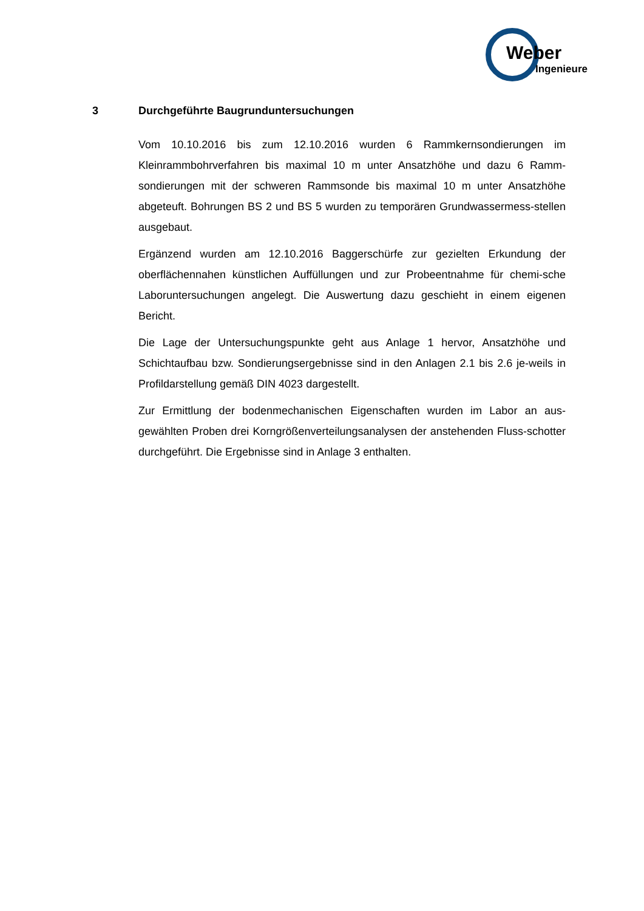Weber
Ingenieure
3 Durchgeführte Baugrunduntersuchungen
Vom 10.10.2016 bis zum 12.10.2016 wurden 6 Rammkernsondierungen im Kleinrammbohrverfahren bis maximal 10 m unter Ansatzhöhe und dazu 6 Ramm-sondierungen mit der schweren Rammsonde bis maximal 10 m unter Ansatzhöhe abgeteuft. Bohrungen BS 2 und BS 5 wurden zu temporären Grundwassermess-stellen ausgebaut.
Ergänzend wurden am 12.10.2016 Baggerschürfe zur gezielten Erkundung der oberflächennahen künstlichen Auffüllungen und zur Probeentnahme für chemi-sche Laboruntersuchungen angelegt. Die Auswertung dazu geschieht in einem eigenen Bericht.
Die Lage der Untersuchungspunkte geht aus Anlage 1 hervor, Ansatzhöhe und Schichtaufbau bzw. Sondierungsergebnisse sind in den Anlagen 2.1 bis 2.6 je-weils in Profildarstellung gemäß DIN 4023 dargestellt.
Zur Ermittlung der bodenmechanischen Eigenschaften wurden im Labor an aus-gewählten Proben drei Korngrößenverteilungsanalysen der anstehenden Fluss-schotter durchgeführt. Die Ergebnisse sind in Anlage 3 enthalten.